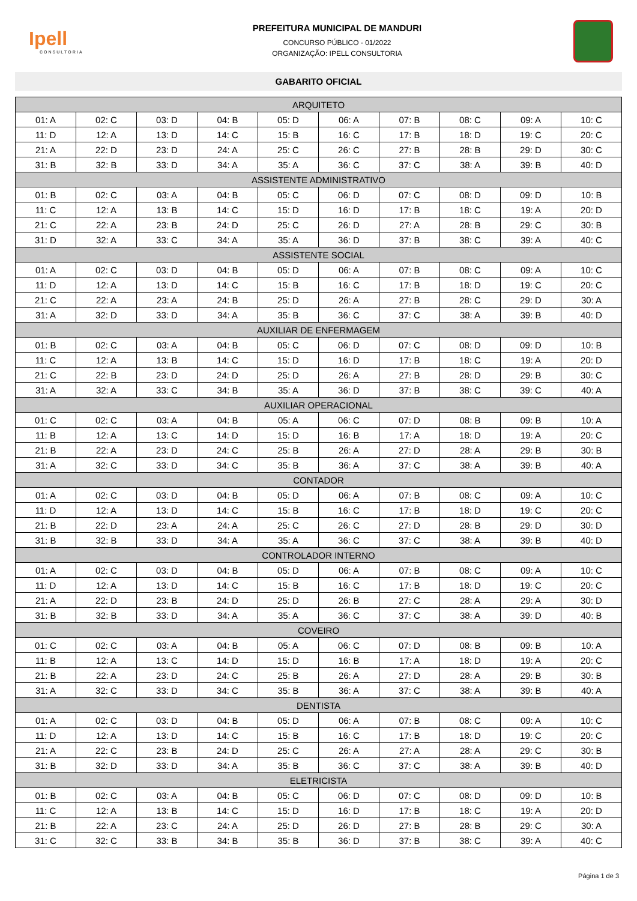Ipell
CONSULTORIA
PREFEITURA MUNICIPAL DE MANDURI
CONCURSO PÚBLICO - 01/2022
ORGANIZAÇÃO: IPELL CONSULTORIA
GABARITO OFICIAL
| ARQUITETO | | | | | | | | | |
| --- | --- | --- | --- | --- | --- | --- | --- | --- | --- |
| 01: A | 02: C | 03: D | 04: B | 05: D | 06: A | 07: B | 08: C | 09: A | 10: C |
| 11: D | 12: A | 13: D | 14: C | 15: B | 16: C | 17: B | 18: D | 19: C | 20: C |
| 21: A | 22: D | 23: D | 24: A | 25: C | 26: C | 27: B | 28: B | 29: D | 30: C |
| 31: B | 32: B | 33: D | 34: A | 35: A | 36: C | 37: C | 38: A | 39: B | 40: D |
| ASSISTENTE ADMINISTRATIVO | | | | | | | | | |
| 01: B | 02: C | 03: A | 04: B | 05: C | 06: D | 07: C | 08: D | 09: D | 10: B |
| 11: C | 12: A | 13: B | 14: C | 15: D | 16: D | 17: B | 18: C | 19: A | 20: D |
| 21: C | 22: A | 23: B | 24: D | 25: C | 26: D | 27: A | 28: B | 29: C | 30: B |
| 31: D | 32: A | 33: C | 34: A | 35: A | 36: D | 37: B | 38: C | 39: A | 40: C |
| ASSISTENTE SOCIAL | | | | | | | | | |
| 01: A | 02: C | 03: D | 04: B | 05: D | 06: A | 07: B | 08: C | 09: A | 10: C |
| 11: D | 12: A | 13: D | 14: C | 15: B | 16: C | 17: B | 18: D | 19: C | 20: C |
| 21: C | 22: A | 23: A | 24: B | 25: D | 26: A | 27: B | 28: C | 29: D | 30: A |
| 31: A | 32: D | 33: D | 34: A | 35: B | 36: C | 37: C | 38: A | 39: B | 40: D |
| AUXILIAR DE ENFERMAGEM | | | | | | | | | |
| 01: B | 02: C | 03: A | 04: B | 05: C | 06: D | 07: C | 08: D | 09: D | 10: B |
| 11: C | 12: A | 13: B | 14: C | 15: D | 16: D | 17: B | 18: C | 19: A | 20: D |
| 21: C | 22: B | 23: D | 24: D | 25: D | 26: A | 27: B | 28: D | 29: B | 30: C |
| 31: A | 32: A | 33: C | 34: B | 35: A | 36: D | 37: B | 38: C | 39: C | 40: A |
| AUXILIAR OPERACIONAL | | | | | | | | | |
| 01: C | 02: C | 03: A | 04: B | 05: A | 06: C | 07: D | 08: B | 09: B | 10: A |
| 11: B | 12: A | 13: C | 14: D | 15: D | 16: B | 17: A | 18: D | 19: A | 20: C |
| 21: B | 22: A | 23: D | 24: C | 25: B | 26: A | 27: D | 28: A | 29: B | 30: B |
| 31: A | 32: C | 33: D | 34: C | 35: B | 36: A | 37: C | 38: A | 39: B | 40: A |
| CONTADOR | | | | | | | | | |
| 01: A | 02: C | 03: D | 04: B | 05: D | 06: A | 07: B | 08: C | 09: A | 10: C |
| 11: D | 12: A | 13: D | 14: C | 15: B | 16: C | 17: B | 18: D | 19: C | 20: C |
| 21: B | 22: D | 23: A | 24: A | 25: C | 26: C | 27: D | 28: B | 29: D | 30: D |
| 31: B | 32: B | 33: D | 34: A | 35: A | 36: C | 37: C | 38: A | 39: B | 40: D |
| CONTROLADOR INTERNO | | | | | | | | | |
| 01: A | 02: C | 03: D | 04: B | 05: D | 06: A | 07: B | 08: C | 09: A | 10: C |
| 11: D | 12: A | 13: D | 14: C | 15: B | 16: C | 17: B | 18: D | 19: C | 20: C |
| 21: A | 22: D | 23: B | 24: D | 25: D | 26: B | 27: C | 28: A | 29: A | 30: D |
| 31: B | 32: B | 33: D | 34: A | 35: A | 36: C | 37: C | 38: A | 39: D | 40: B |
| COVEIRO | | | | | | | | | |
| 01: C | 02: C | 03: A | 04: B | 05: A | 06: C | 07: D | 08: B | 09: B | 10: A |
| 11: B | 12: A | 13: C | 14: D | 15: D | 16: B | 17: A | 18: D | 19: A | 20: C |
| 21: B | 22: A | 23: D | 24: C | 25: B | 26: A | 27: D | 28: A | 29: B | 30: B |
| 31: A | 32: C | 33: D | 34: C | 35: B | 36: A | 37: C | 38: A | 39: B | 40: A |
| DENTISTA | | | | | | | | | |
| 01: A | 02: C | 03: D | 04: B | 05: D | 06: A | 07: B | 08: C | 09: A | 10: C |
| 11: D | 12: A | 13: D | 14: C | 15: B | 16: C | 17: B | 18: D | 19: C | 20: C |
| 21: A | 22: C | 23: B | 24: D | 25: C | 26: A | 27: A | 28: A | 29: C | 30: B |
| 31: B | 32: D | 33: D | 34: A | 35: B | 36: C | 37: C | 38: A | 39: B | 40: D |
| ELETRICISTA | | | | | | | | | |
| 01: B | 02: C | 03: A | 04: B | 05: C | 06: D | 07: C | 08: D | 09: D | 10: B |
| 11: C | 12: A | 13: B | 14: C | 15: D | 16: D | 17: B | 18: C | 19: A | 20: D |
| 21: B | 22: A | 23: C | 24: A | 25: D | 26: D | 27: B | 28: B | 29: C | 30: A |
| 31: C | 32: C | 33: B | 34: B | 35: B | 36: D | 37: B | 38: C | 39: A | 40: C |
Página 1 de 3